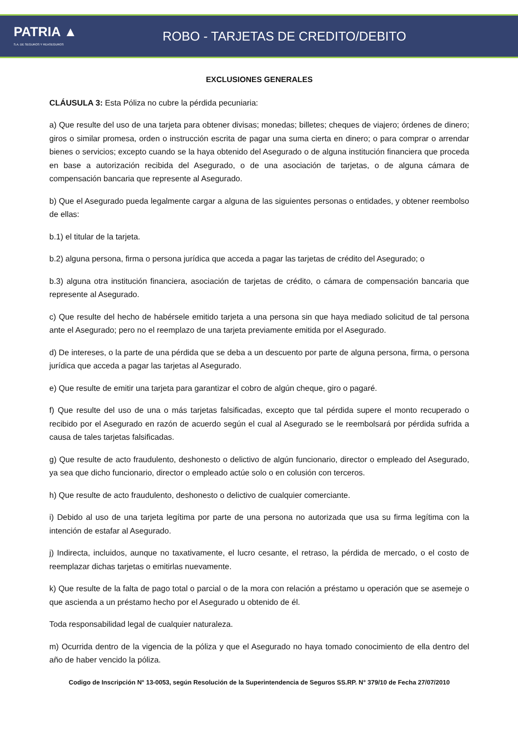PATRIA ▲
S.A. DE SEGUROS Y REASEGUROS
ROBO - TARJETAS DE CREDITO/DEBITO
EXCLUSIONES GENERALES
CLÁUSULA 3: Esta Póliza no cubre la pérdida pecuniaria:
a) Que resulte del uso de una tarjeta para obtener divisas; monedas; billetes; cheques de viajero; órdenes de dinero; giros o similar promesa, orden o instrucción escrita de pagar una suma cierta en dinero; o para comprar o arrendar bienes o servicios; excepto cuando se la haya obtenido del Asegurado o de alguna institución financiera que proceda en base a autorización recibida del Asegurado, o de una asociación de tarjetas, o de alguna cámara de compensación bancaria que represente al Asegurado.
b) Que el Asegurado pueda legalmente cargar a alguna de las siguientes personas o entidades, y obtener reembolso de ellas:
b.1) el titular de la tarjeta.
b.2) alguna persona, firma o persona jurídica que acceda a pagar las tarjetas de crédito del Asegurado; o
b.3) alguna otra institución financiera, asociación de tarjetas de crédito, o cámara de compensación bancaria que represente al Asegurado.
c) Que resulte del hecho de habérsele emitido tarjeta a una persona sin que haya mediado solicitud de tal persona ante el Asegurado; pero no el reemplazo de una tarjeta previamente emitida por el Asegurado.
d) De intereses, o la parte de una pérdida que se deba a un descuento por parte de alguna persona, firma, o persona jurídica que acceda a pagar las tarjetas al Asegurado.
e) Que resulte de emitir una tarjeta para garantizar el cobro de algún cheque, giro o pagaré.
f) Que resulte del uso de una o más tarjetas falsificadas, excepto que tal pérdida supere el monto recuperado o recibido por el Asegurado en razón de acuerdo según el cual al Asegurado se le reembolsará por pérdida sufrida a causa de tales tarjetas falsificadas.
g) Que resulte de acto fraudulento, deshonesto o delictivo de algún funcionario, director o empleado del Asegurado, ya sea que dicho funcionario, director o empleado actúe solo o en colusión con terceros.
h) Que resulte de acto fraudulento, deshonesto o delictivo de cualquier comerciante.
i) Debido al uso de una tarjeta legítima por parte de una persona no autorizada que usa su firma legítima con la intención de estafar al Asegurado.
j) Indirecta, incluidos, aunque no taxativamente, el lucro cesante, el retraso, la pérdida de mercado, o el costo de reemplazar dichas tarjetas o emitirlas nuevamente.
k) Que resulte de la falta de pago total o parcial o de la mora con relación a préstamo u operación que se asemeje o que ascienda a un préstamo hecho por el Asegurado u obtenido de él.
Toda responsabilidad legal de cualquier naturaleza.
m) Ocurrida dentro de la vigencia de la póliza y que el Asegurado no haya tomado conocimiento de ella dentro del año de haber vencido la póliza.
Codigo de Inscripción N° 13-0053, según Resolución de la Superintendencia de Seguros SS.RP. N° 379/10 de Fecha 27/07/2010